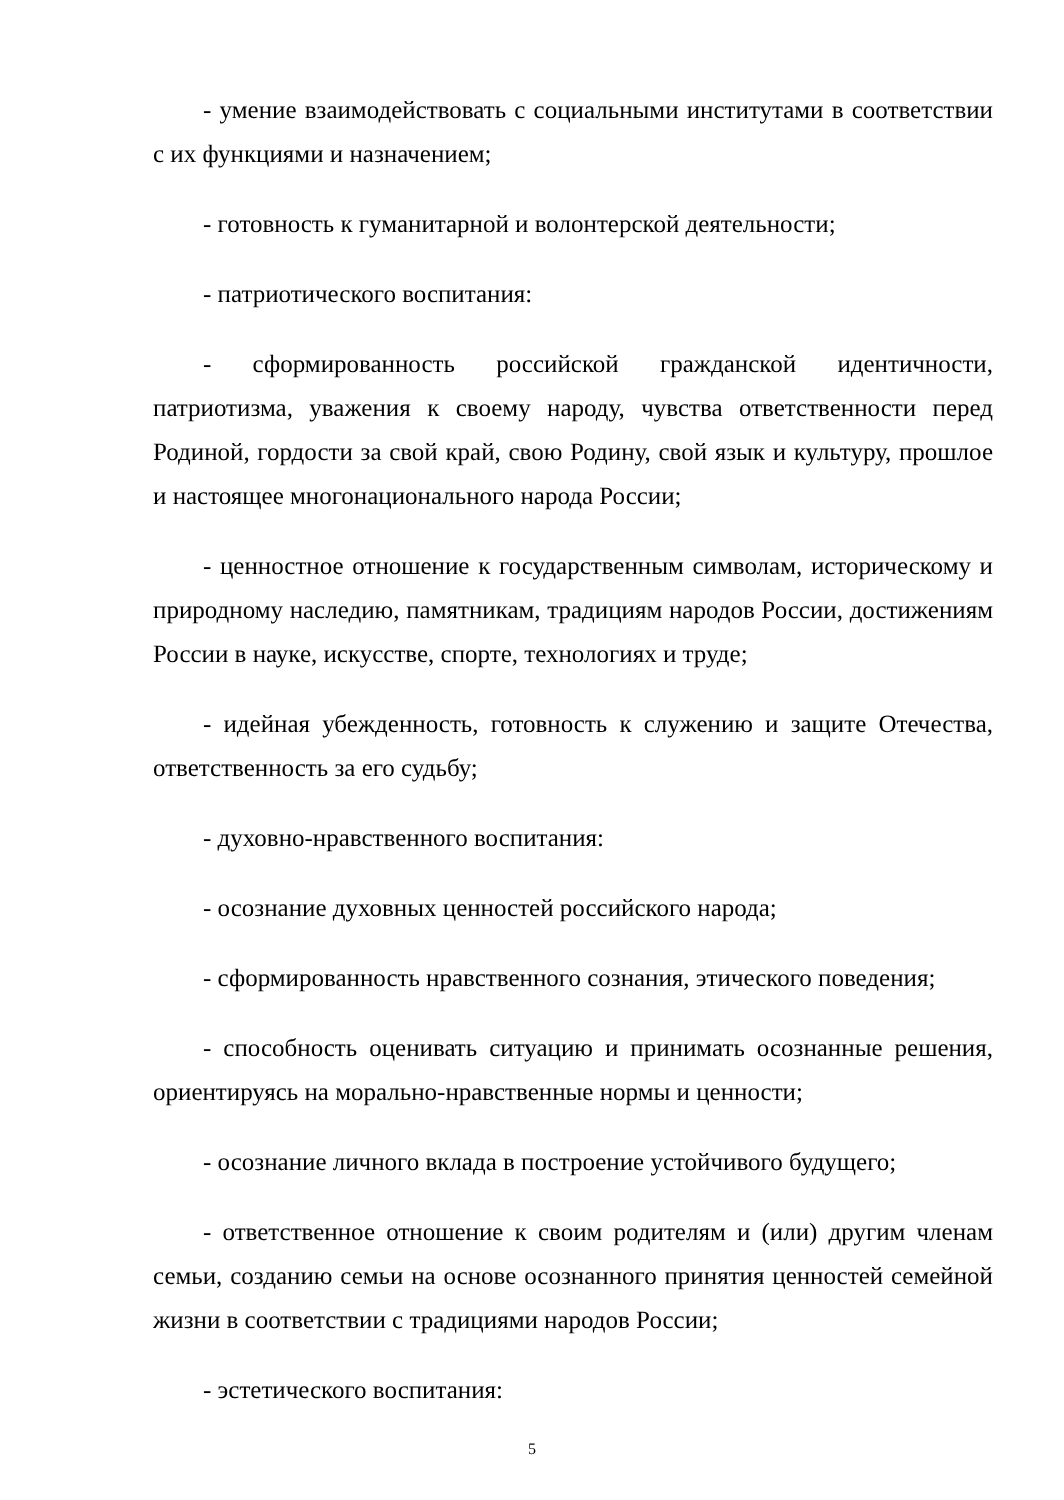- умение взаимодействовать с социальными институтами в соответствии с их функциями и назначением;
- готовность к гуманитарной и волонтерской деятельности;
- патриотического воспитания:
- сформированность российской гражданской идентичности, патриотизма, уважения к своему народу, чувства ответственности перед Родиной, гордости за свой край, свою Родину, свой язык и культуру, прошлое и настоящее многонационального народа России;
- ценностное отношение к государственным символам, историческому и природному наследию, памятникам, традициям народов России, достижениям России в науке, искусстве, спорте, технологиях и труде;
- идейная убежденность, готовность к служению и защите Отечества, ответственность за его судьбу;
- духовно-нравственного воспитания:
- осознание духовных ценностей российского народа;
- сформированность нравственного сознания, этического поведения;
- способность оценивать ситуацию и принимать осознанные решения, ориентируясь на морально-нравственные нормы и ценности;
- осознание личного вклада в построение устойчивого будущего;
- ответственное отношение к своим родителям и (или) другим членам семьи, созданию семьи на основе осознанного принятия ценностей семейной жизни в соответствии с традициями народов России;
- эстетического воспитания:
5